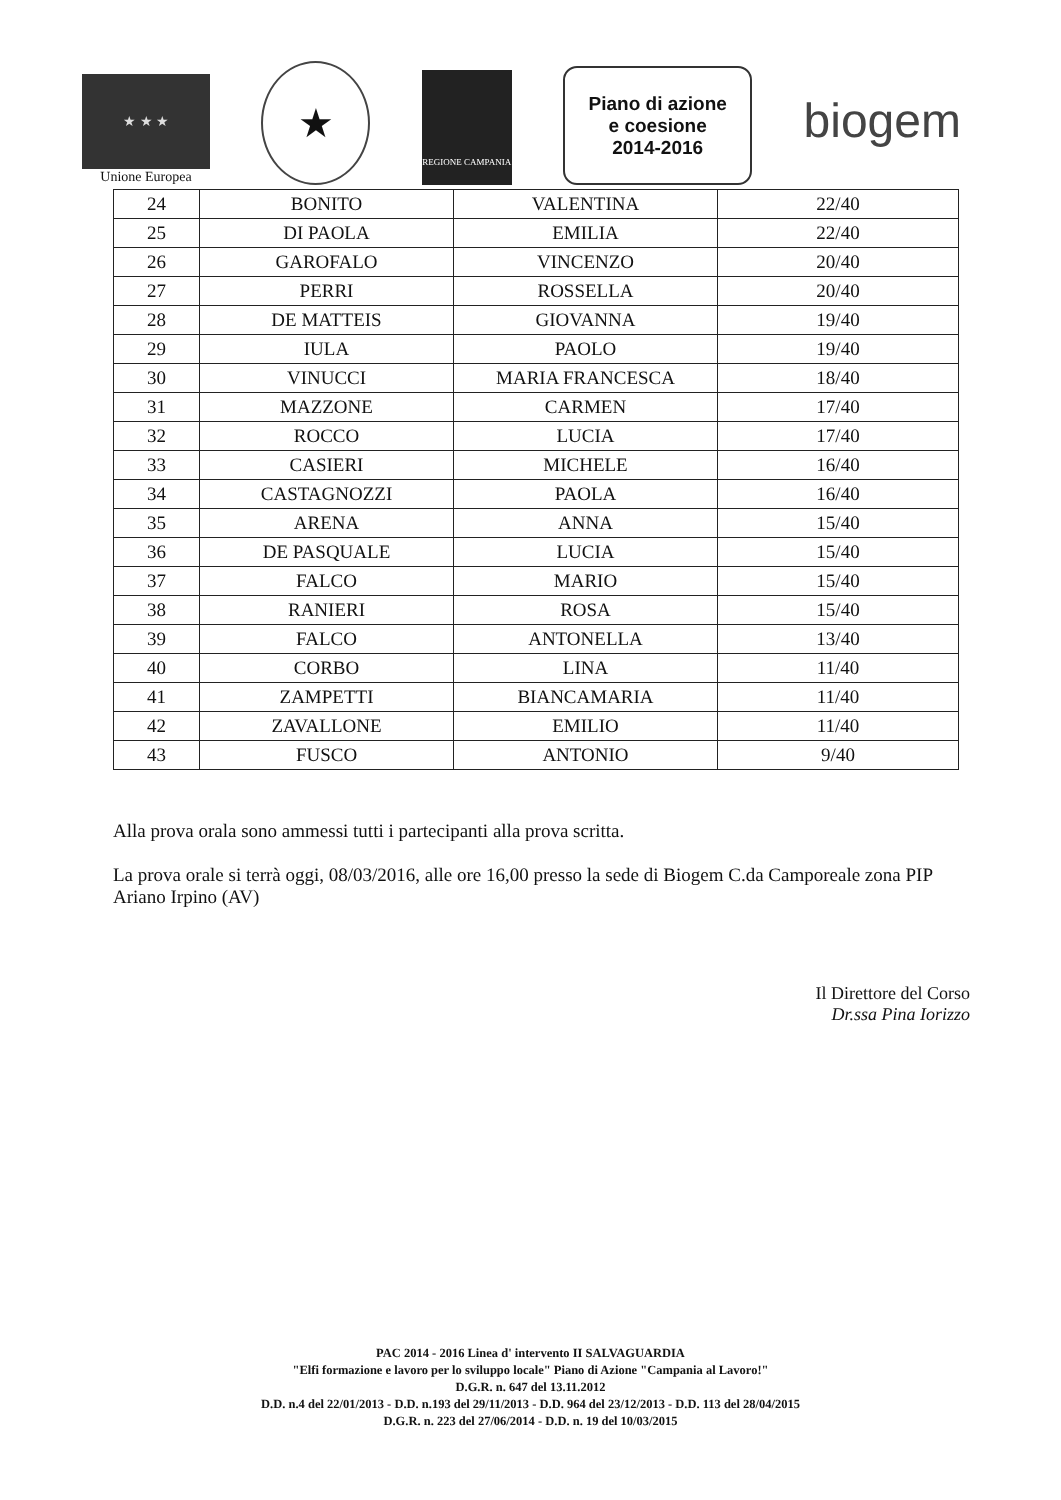★ ★ ★
Unione Europea
★
REGIONE CAMPANIA
Piano di azione
e coesione
2014-2016
biogem
| 24 | BONITO | VALENTINA | 22/40 |
| 25 | DI PAOLA | EMILIA | 22/40 |
| 26 | GAROFALO | VINCENZO | 20/40 |
| 27 | PERRI | ROSSELLA | 20/40 |
| 28 | DE MATTEIS | GIOVANNA | 19/40 |
| 29 | IULA | PAOLO | 19/40 |
| 30 | VINUCCI | MARIA FRANCESCA | 18/40 |
| 31 | MAZZONE | CARMEN | 17/40 |
| 32 | ROCCO | LUCIA | 17/40 |
| 33 | CASIERI | MICHELE | 16/40 |
| 34 | CASTAGNOZZI | PAOLA | 16/40 |
| 35 | ARENA | ANNA | 15/40 |
| 36 | DE PASQUALE | LUCIA | 15/40 |
| 37 | FALCO | MARIO | 15/40 |
| 38 | RANIERI | ROSA | 15/40 |
| 39 | FALCO | ANTONELLA | 13/40 |
| 40 | CORBO | LINA | 11/40 |
| 41 | ZAMPETTI | BIANCAMARIA | 11/40 |
| 42 | ZAVALLONE | EMILIO | 11/40 |
| 43 | FUSCO | ANTONIO | 9/40 |
Alla prova orala sono ammessi tutti i partecipanti alla prova scritta.
La prova orale si terrà oggi, 08/03/2016, alle ore 16,00 presso la sede di Biogem C.da Camporeale zona PIP Ariano Irpino (AV)
Il Direttore del Corso
Dr.ssa Pina Iorizzo
PAC 2014 - 2016 Linea d' intervento II SALVAGUARDIA
"Elfi formazione e lavoro per lo sviluppo locale" Piano di Azione "Campania al Lavoro!"
D.G.R. n. 647 del 13.11.2012
D.D. n.4 del 22/01/2013 - D.D. n.193 del 29/11/2013 - D.D. 964 del 23/12/2013 - D.D. 113 del 28/04/2015
D.G.R. n. 223 del 27/06/2014 - D.D. n. 19 del 10/03/2015